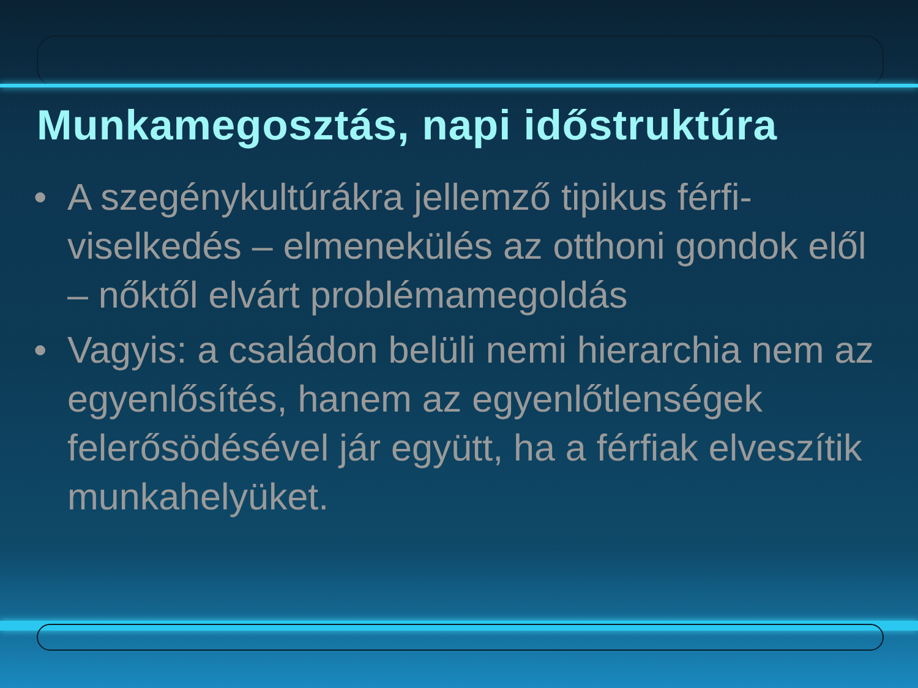Munkamegosztás, napi időstruktúra
• A szegénykultúrákra jellemző tipikus férfi-viselkedés – elmenekülés az otthoni gondok elől – nőktől elvárt problémamegoldás
• Vagyis: a családon belüli nemi hierarchia nem az egyenlősítés, hanem az egyenlőtlenségek felerősödésével jár együtt, ha a férfiak elveszítik munkahelyüket.